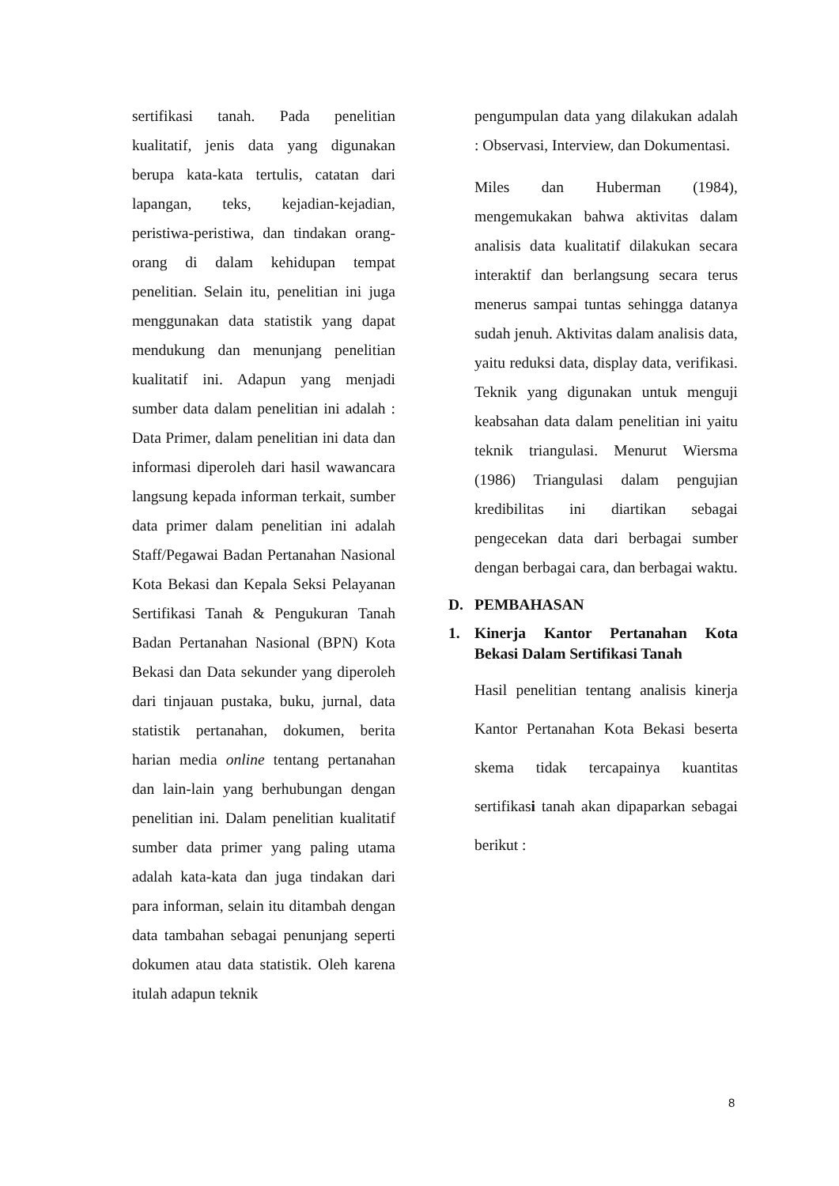sertifikasi tanah. Pada penelitian kualitatif, jenis data yang digunakan berupa kata-kata tertulis, catatan dari lapangan, teks, kejadian-kejadian, peristiwa-peristiwa, dan tindakan orang-orang di dalam kehidupan tempat penelitian. Selain itu, penelitian ini juga menggunakan data statistik yang dapat mendukung dan menunjang penelitian kualitatif ini. Adapun yang menjadi sumber data dalam penelitian ini adalah : Data Primer, dalam penelitian ini data dan informasi diperoleh dari hasil wawancara langsung kepada informan terkait, sumber data primer dalam penelitian ini adalah Staff/Pegawai Badan Pertanahan Nasional Kota Bekasi dan Kepala Seksi Pelayanan Sertifikasi Tanah & Pengukuran Tanah Badan Pertanahan Nasional (BPN) Kota Bekasi dan Data sekunder yang diperoleh dari tinjauan pustaka, buku, jurnal, data statistik pertanahan, dokumen, berita harian media online tentang pertanahan dan lain-lain yang berhubungan dengan penelitian ini. Dalam penelitian kualitatif sumber data primer yang paling utama adalah kata-kata dan juga tindakan dari para informan, selain itu ditambah dengan data tambahan sebagai penunjang seperti dokumen atau data statistik. Oleh karena itulah adapun teknik
pengumpulan data yang dilakukan adalah : Observasi, Interview, dan Dokumentasi.
Miles dan Huberman (1984), mengemukakan bahwa aktivitas dalam analisis data kualitatif dilakukan secara interaktif dan berlangsung secara terus menerus sampai tuntas sehingga datanya sudah jenuh. Aktivitas dalam analisis data, yaitu reduksi data, display data, verifikasi. Teknik yang digunakan untuk menguji keabsahan data dalam penelitian ini yaitu teknik triangulasi. Menurut Wiersma (1986) Triangulasi dalam pengujian kredibilitas ini diartikan sebagai pengecekan data dari berbagai sumber dengan berbagai cara, dan berbagai waktu.
D. PEMBAHASAN
1. Kinerja Kantor Pertanahan Kota Bekasi Dalam Sertifikasi Tanah
Hasil penelitian tentang analisis kinerja Kantor Pertanahan Kota Bekasi beserta skema tidak tercapainya kuantitas sertifikasi tanah akan dipaparkan sebagai berikut :
8